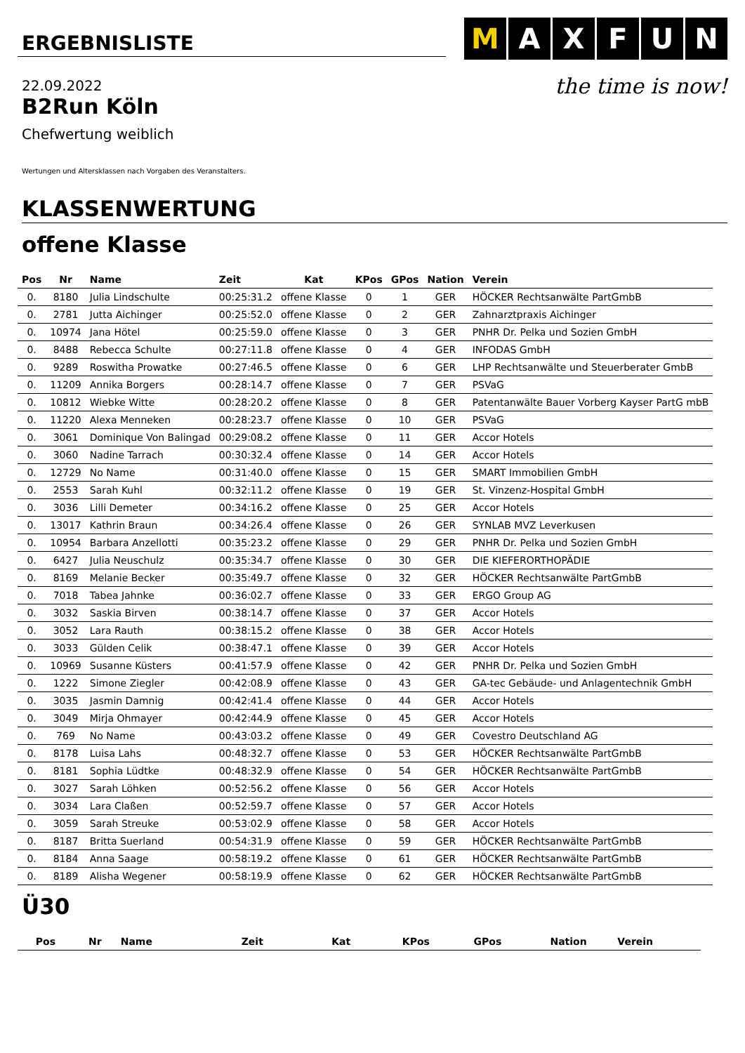ERGEBNISLISTE
M A X F U N
the time is now!
22.09.2022
B2Run Köln
Chefwertung weiblich
Wertungen und Altersklassen nach Vorgaben des Veranstalters.
KLASSENWERTUNG
offene Klasse
| Pos | Nr | Name | Zeit | Kat | KPos | GPos | Nation | Verein |
| --- | --- | --- | --- | --- | --- | --- | --- | --- |
| 0. | 8180 | Julia Lindschulte | 00:25:31.2 | offene Klasse | 0 | 1 | GER | HÖCKER Rechtsanwälte PartGmbB |
| 0. | 2781 | Jutta Aichinger | 00:25:52.0 | offene Klasse | 0 | 2 | GER | Zahnarztpraxis Aichinger |
| 0. | 10974 | Jana Hötel | 00:25:59.0 | offene Klasse | 0 | 3 | GER | PNHR Dr. Pelka und Sozien GmbH |
| 0. | 8488 | Rebecca Schulte | 00:27:11.8 | offene Klasse | 0 | 4 | GER | INFODAS GmbH |
| 0. | 9289 | Roswitha Prowatke | 00:27:46.5 | offene Klasse | 0 | 6 | GER | LHP Rechtsanwälte und Steuerberater GmbB |
| 0. | 11209 | Annika Borgers | 00:28:14.7 | offene Klasse | 0 | 7 | GER | PSVaG |
| 0. | 10812 | Wiebke Witte | 00:28:20.2 | offene Klasse | 0 | 8 | GER | Patentanwälte Bauer Vorberg Kayser PartG mbB |
| 0. | 11220 | Alexa Menneken | 00:28:23.7 | offene Klasse | 0 | 10 | GER | PSVaG |
| 0. | 3061 | Dominique Von Balingad | 00:29:08.2 | offene Klasse | 0 | 11 | GER | Accor Hotels |
| 0. | 3060 | Nadine Tarrach | 00:30:32.4 | offene Klasse | 0 | 14 | GER | Accor Hotels |
| 0. | 12729 | No Name | 00:31:40.0 | offene Klasse | 0 | 15 | GER | SMART Immobilien GmbH |
| 0. | 2553 | Sarah Kuhl | 00:32:11.2 | offene Klasse | 0 | 19 | GER | St. Vinzenz-Hospital GmbH |
| 0. | 3036 | Lilli Demeter | 00:34:16.2 | offene Klasse | 0 | 25 | GER | Accor Hotels |
| 0. | 13017 | Kathrin Braun | 00:34:26.4 | offene Klasse | 0 | 26 | GER | SYNLAB MVZ Leverkusen |
| 0. | 10954 | Barbara Anzellotti | 00:35:23.2 | offene Klasse | 0 | 29 | GER | PNHR Dr. Pelka und Sozien GmbH |
| 0. | 6427 | Julia Neuschulz | 00:35:34.7 | offene Klasse | 0 | 30 | GER | DIE KIEFERORTHOPÄDIE |
| 0. | 8169 | Melanie Becker | 00:35:49.7 | offene Klasse | 0 | 32 | GER | HÖCKER Rechtsanwälte PartGmbB |
| 0. | 7018 | Tabea Jahnke | 00:36:02.7 | offene Klasse | 0 | 33 | GER | ERGO Group AG |
| 0. | 3032 | Saskia Birven | 00:38:14.7 | offene Klasse | 0 | 37 | GER | Accor Hotels |
| 0. | 3052 | Lara Rauth | 00:38:15.2 | offene Klasse | 0 | 38 | GER | Accor Hotels |
| 0. | 3033 | Gülden Celik | 00:38:47.1 | offene Klasse | 0 | 39 | GER | Accor Hotels |
| 0. | 10969 | Susanne Küsters | 00:41:57.9 | offene Klasse | 0 | 42 | GER | PNHR Dr. Pelka und Sozien GmbH |
| 0. | 1222 | Simone Ziegler | 00:42:08.9 | offene Klasse | 0 | 43 | GER | GA-tec Gebäude- und Anlagentechnik GmbH |
| 0. | 3035 | Jasmin Damnig | 00:42:41.4 | offene Klasse | 0 | 44 | GER | Accor Hotels |
| 0. | 3049 | Mirja Ohmayer | 00:42:44.9 | offene Klasse | 0 | 45 | GER | Accor Hotels |
| 0. | 769 | No Name | 00:43:03.2 | offene Klasse | 0 | 49 | GER | Covestro Deutschland AG |
| 0. | 8178 | Luisa Lahs | 00:48:32.7 | offene Klasse | 0 | 53 | GER | HÖCKER Rechtsanwälte PartGmbB |
| 0. | 8181 | Sophia Lüdtke | 00:48:32.9 | offene Klasse | 0 | 54 | GER | HÖCKER Rechtsanwälte PartGmbB |
| 0. | 3027 | Sarah Löhken | 00:52:56.2 | offene Klasse | 0 | 56 | GER | Accor Hotels |
| 0. | 3034 | Lara Claßen | 00:52:59.7 | offene Klasse | 0 | 57 | GER | Accor Hotels |
| 0. | 3059 | Sarah Streuke | 00:53:02.9 | offene Klasse | 0 | 58 | GER | Accor Hotels |
| 0. | 8187 | Britta Suerland | 00:54:31.9 | offene Klasse | 0 | 59 | GER | HÖCKER Rechtsanwälte PartGmbB |
| 0. | 8184 | Anna Saage | 00:58:19.2 | offene Klasse | 0 | 61 | GER | HÖCKER Rechtsanwälte PartGmbB |
| 0. | 8189 | Alisha Wegener | 00:58:19.9 | offene Klasse | 0 | 62 | GER | HÖCKER Rechtsanwälte PartGmbB |
Ü30
| Pos | Nr | Name | Zeit | Kat | KPos | GPos | Nation | Verein |
| --- | --- | --- | --- | --- | --- | --- | --- | --- |